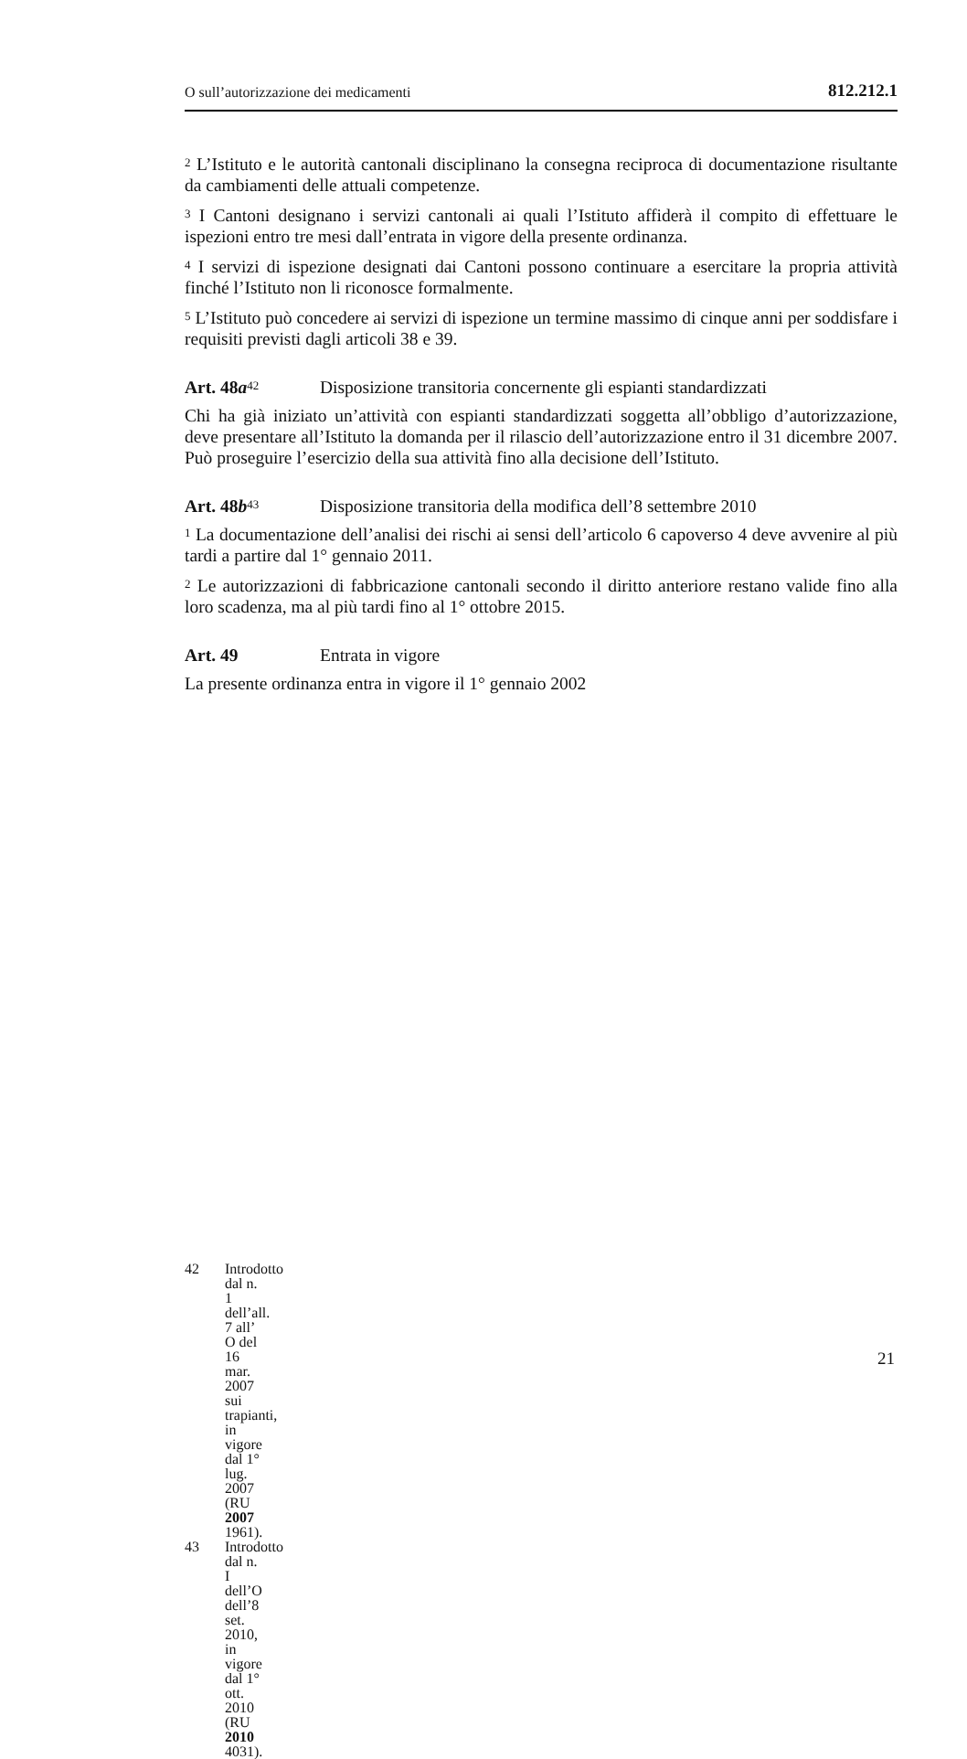O sull’autorizzazione dei medicamenti 812.212.1
<sup>2</sup> L’Istituto e le autorità cantonali disciplinano la consegna reciproca di documentazione risultante da cambiamenti delle attuali competenze.
<sup>3</sup> I Cantoni designano i servizi cantonali ai quali l’Istituto affiderà il compito di effettuare le ispezioni entro tre mesi dall’entrata in vigore della presente ordinanza.
<sup>4</sup> I servizi di ispezione designati dai Cantoni possono continuare a esercitare la propria attività finché l’Istituto non li riconosce formalmente.
<sup>5</sup> L’Istituto può concedere ai servizi di ispezione un termine massimo di cinque anni per soddisfare i requisiti previsti dagli articoli 38 e 39.
Art. 48a<sup>42</sup> Disposizione transitoria concernente gli espianti standardizzati
Chi ha già iniziato un’attività con espianti standardizzati soggetta all’obbligo d’autorizzazione, deve presentare all’Istituto la domanda per il rilascio dell’autorizzazione entro il 31 dicembre 2007. Può proseguire l’esercizio della sua attività fino alla decisione dell’Istituto.
Art. 48b<sup>43</sup> Disposizione transitoria della modifica dell’8 settembre 2010
<sup>1</sup> La documentazione dell’analisi dei rischi ai sensi dell’articolo 6 capoverso 4 deve avvenire al più tardi a partire dal 1° gennaio 2011.
<sup>2</sup> Le autorizzazioni di fabbricazione cantonali secondo il diritto anteriore restano valide fino alla loro scadenza, ma al più tardi fino al 1° ottobre 2015.
Art. 49 Entrata in vigore
La presente ordinanza entra in vigore il 1° gennaio 2002
42 Introdotto dal n. 1 dell’all. 7 all’ O del 16 mar. 2007 sui trapianti, in vigore dal 1° lug. 2007 (RU 2007 1961).
43 Introdotto dal n. I dell’O dell’8 set. 2010, in vigore dal 1° ott. 2010 (RU 2010 4031).
21